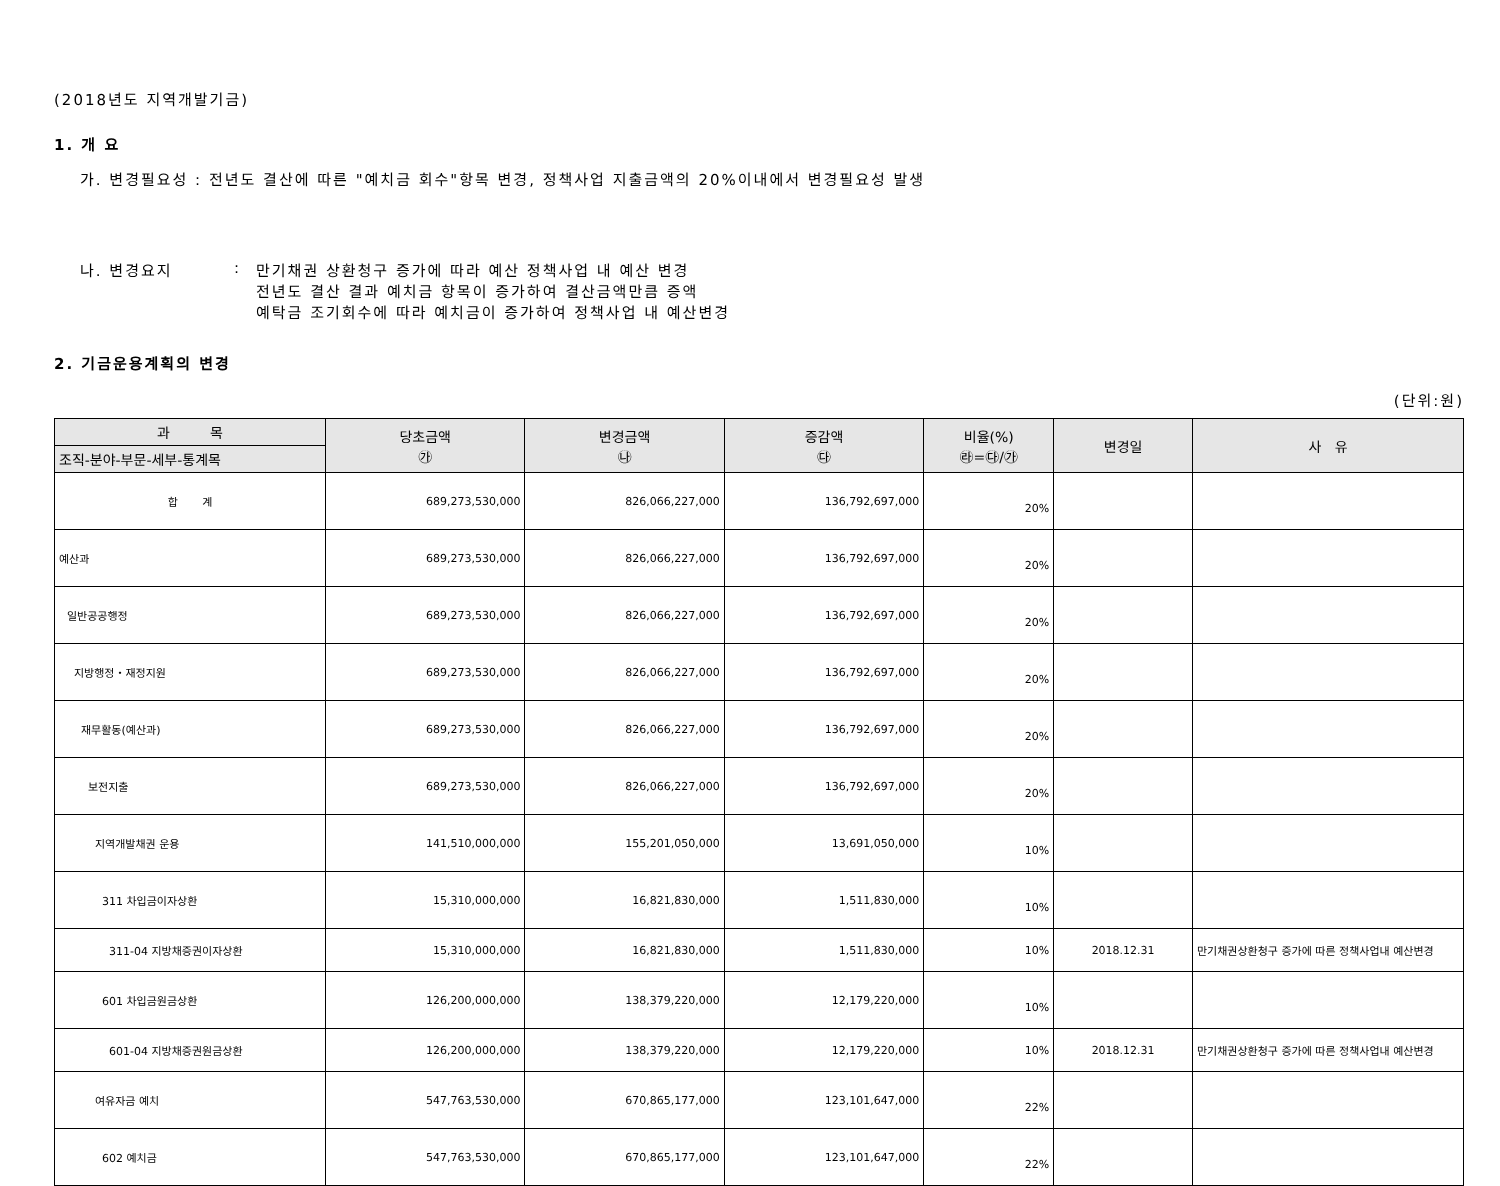(2018년도 지역개발기금)
1. 개 요
가. 변경필요성 : 전년도 결산에 따른 "예치금 회수"항목 변경, 정책사업 지출금액의 20%이내에서 변경필요성 발생
나. 변경요지: 만기채권 상환청구 증가에 따라 예산 정책사업 내 예산 변경
전년도 결산 결과 예치금 항목이 증가하여 결산금액만큼 증액
예탁금 조기회수에 따라 예치금이 증가하여 정책사업 내 예산변경
2. 기금운용계획의 변경
(단위:원)
| 과 목 | 당초금액 ㉮ | 변경금액 ㉯ | 증감액 ㉰ | 비율(%) ㉱=㉰/㉮ | 변경일 | 사 유 |
| --- | --- | --- | --- | --- | --- | --- |
| 조직-분야-부문-세부-통계목 | | | | | | |
| 합 계 | 689,273,530,000 | 826,066,227,000 | 136,792,697,000 | 20% | | |
| 예산과 | 689,273,530,000 | 826,066,227,000 | 136,792,697,000 | 20% | | |
| 일반공공행정 | 689,273,530,000 | 826,066,227,000 | 136,792,697,000 | 20% | | |
| 지방행정・재정지원 | 689,273,530,000 | 826,066,227,000 | 136,792,697,000 | 20% | | |
| 재무활동(예산과) | 689,273,530,000 | 826,066,227,000 | 136,792,697,000 | 20% | | |
| 보전지출 | 689,273,530,000 | 826,066,227,000 | 136,792,697,000 | 20% | | |
| 지역개발채권 운용 | 141,510,000,000 | 155,201,050,000 | 13,691,050,000 | 10% | | |
| 311 차입금이자상환 | 15,310,000,000 | 16,821,830,000 | 1,511,830,000 | 10% | | |
| 311-04 지방채증권이자상환 | 15,310,000,000 | 16,821,830,000 | 1,511,830,000 | 10% | 2018.12.31 | 만기채권상환청구 증가에 따른 정책사업내 예산변경 |
| 601 차입금원금상환 | 126,200,000,000 | 138,379,220,000 | 12,179,220,000 | 10% | | |
| 601-04 지방채증권원금상환 | 126,200,000,000 | 138,379,220,000 | 12,179,220,000 | 10% | 2018.12.31 | 만기채권상환청구 증가에 따른 정책사업내 예산변경 |
| 여유자금 예치 | 547,763,530,000 | 670,865,177,000 | 123,101,647,000 | 22% | | |
| 602 예치금 | 547,763,530,000 | 670,865,177,000 | 123,101,647,000 | 22% | | |